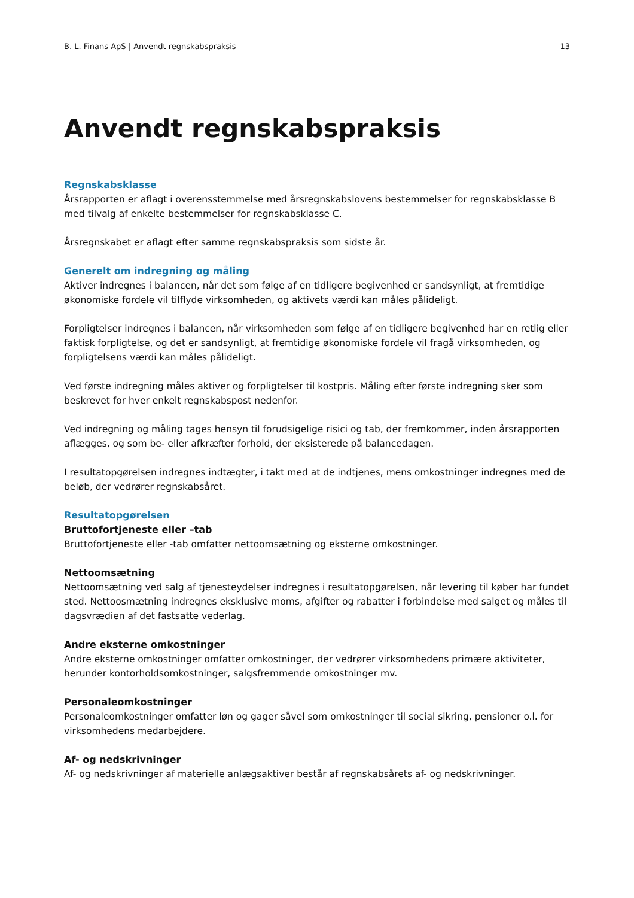B. L. Finans ApS | Anvendt regnskabspraksis 13
Anvendt regnskabspraksis
Regnskabsklasse
Årsrapporten er aflagt i overensstemmelse med årsregnskabslovens bestemmelser for regnskabsklasse B med tilvalg af enkelte bestemmelser for regnskabsklasse C.
Årsregnskabet er aflagt efter samme regnskabspraksis som sidste år.
Generelt om indregning og måling
Aktiver indregnes i balancen, når det som følge af en tidligere begivenhed er sandsynligt, at fremtidige økonomiske fordele vil tilflyde virksomheden, og aktivets værdi kan måles pålideligt.
Forpligtelser indregnes i balancen, når virksomheden som følge af en tidligere begivenhed har en retlig eller faktisk forpligtelse, og det er sandsynligt, at fremtidige økonomiske fordele vil fragå virksomheden, og forpligtelsens værdi kan måles pålideligt.
Ved første indregning måles aktiver og forpligtelser til kostpris. Måling efter første indregning sker som beskrevet for hver enkelt regnskabspost nedenfor.
Ved indregning og måling tages hensyn til forudsigelige risici og tab, der fremkommer, inden årsrapporten aflægges, og som be- eller afkræfter forhold, der eksisterede på balancedagen.
I resultatopgørelsen indregnes indtægter, i takt med at de indtjenes, mens omkostninger indregnes med de beløb, der vedrører regnskabsåret.
Resultatopgørelsen
Bruttofortjeneste eller –tab
Bruttofortjeneste eller -tab omfatter nettoomsætning og eksterne omkostninger.
Nettoomsætning
Nettoomsætning ved salg af tjenesteydelser indregnes i resultatopgørelsen, når levering til køber har fundet sted. Nettoosmætning indregnes eksklusive moms, afgifter og rabatter i forbindelse med salget og måles til dagsvrædien af det fastsatte vederlag.
Andre eksterne omkostninger
Andre eksterne omkostninger omfatter omkostninger, der vedrører virksomhedens primære aktiviteter, herunder kontorholdsomkostninger, salgsfremmende omkostninger mv.
Personaleomkostninger
Personaleomkostninger omfatter løn og gager såvel som omkostninger til social sikring, pensioner o.l. for virksomhedens medarbejdere.
Af- og nedskrivninger
Af- og nedskrivninger af materielle anlægsaktiver består af regnskabsårets af- og nedskrivninger.